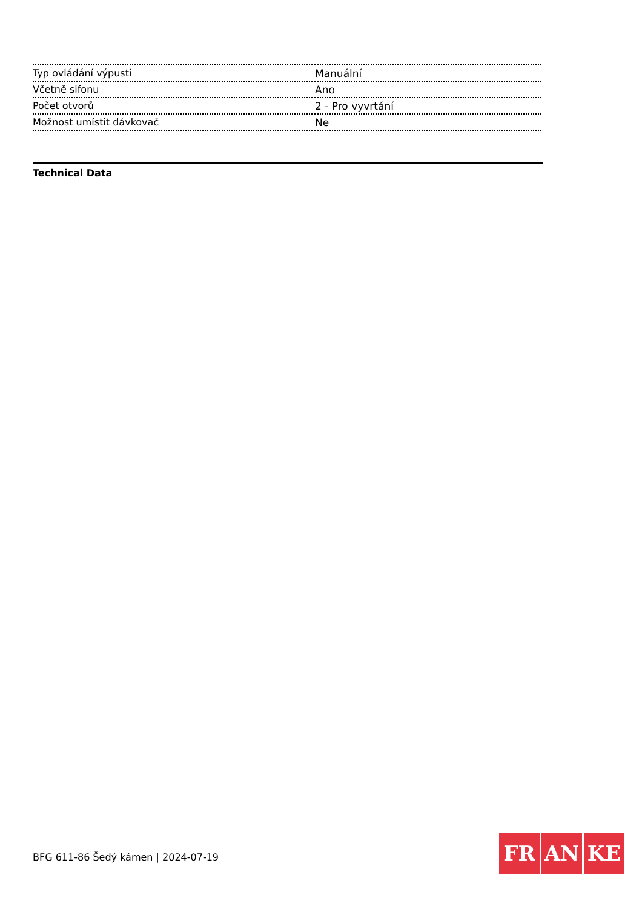| Typ ovládání výpusti | Manuální |
| Včetně sifonu | Ano |
| Počet otvorů | 2 - Pro vyvrtání |
| Možnost umístit dávkovač | Ne |
Technical Data
BFG 611-86 Šedý kámen | 2024-07-19
FR AN KE